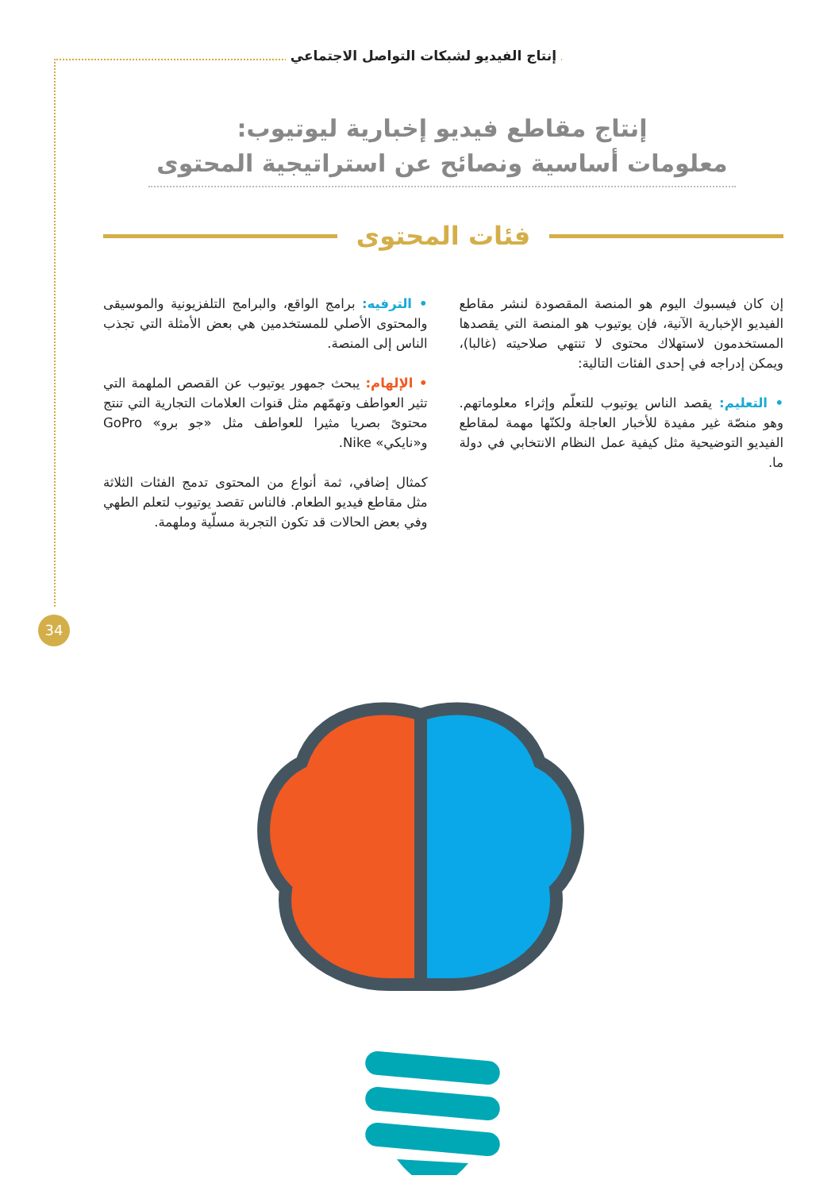إنتاج الفيديو لشبكات التواصل الاجتماعي
إنتاج مقاطع فيديو إخبارية ليوتيوب:
معلومات أساسية ونصائح عن استراتيجية المحتوى
فئات المحتوى
إن كان فيسبوك اليوم هو المنصة المقصودة لنشر مقاطع الفيديو الإخبارية الآنية، فإن يوتيوب هو المنصة التي يقصدها المستخدمون لاستهلاك محتوى لا تنتهي صلاحيته (غالبا)، ويمكن إدراجه في إحدى الفئات التالية:
• التعليم: يقصد الناس يوتيوب للتعلّم وإثراء معلوماتهم. وهو منصّة غير مفيدة للأخبار العاجلة ولكنّها مهمة لمقاطع الفيديو التوضيحية مثل كيفية عمل النظام الانتخابي في دولة ما.
• الترفيه: برامج الواقع، والبرامج التلفزيونية والموسيقى والمحتوى الأصلي للمستخدمين هي بعض الأمثلة التي تجذب الناس إلى المنصة.
• الإلهام: يبحث جمهور يوتيوب عن القصص الملهمة التي تثير العواطف وتهمّهم مثل قنوات العلامات التجارية التي تنتج محتوىً بصريا مثيرا للعواطف مثل «جو برو» GoPro و«نايكي» Nike.
كمثال إضافي، ثمة أنواع من المحتوى تدمج الفئات الثلاثة مثل مقاطع فيديو الطعام. فالناس تقصد يوتيوب لتعلم الطهي وفي بعض الحالات قد تكون التجربة مسلّية وملهمة.
34